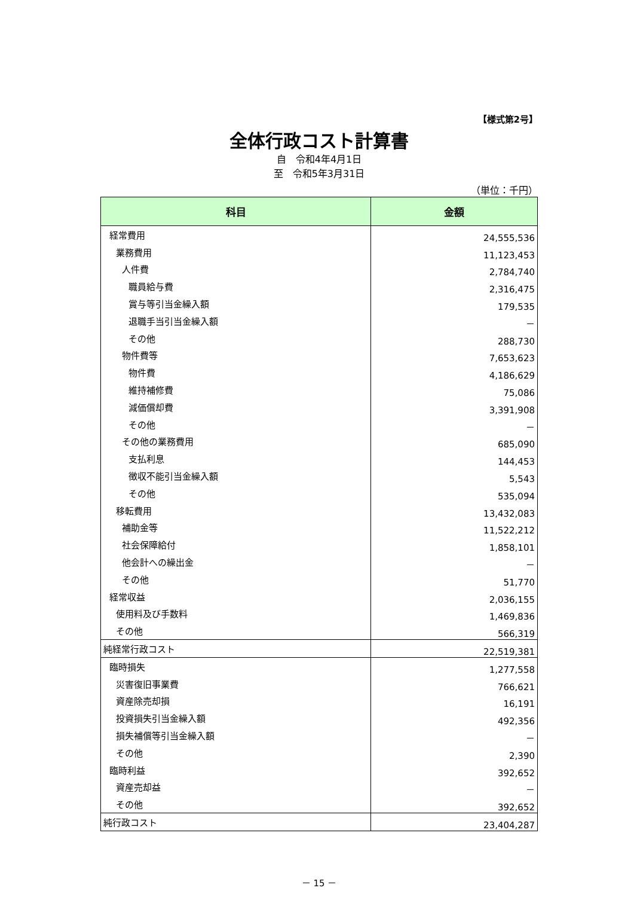【様式第2号】
全体行政コスト計算書
自　令和4年4月1日
至　令和5年3月31日
（単位：千円）
| 科目 | 金額 |
| --- | --- |
| 経常費用 | 24,555,536 |
| 業務費用 | 11,123,453 |
| 人件費 | 2,784,740 |
| 職員給与費 | 2,316,475 |
| 賞与等引当金繰入額 | 179,535 |
| 退職手当引当金繰入額 | － |
| その他 | 288,730 |
| 物件費等 | 7,653,623 |
| 物件費 | 4,186,629 |
| 維持補修費 | 75,086 |
| 減価償却費 | 3,391,908 |
| その他 | － |
| その他の業務費用 | 685,090 |
| 支払利息 | 144,453 |
| 徴収不能引当金繰入額 | 5,543 |
| その他 | 535,094 |
| 移転費用 | 13,432,083 |
| 補助金等 | 11,522,212 |
| 社会保障給付 | 1,858,101 |
| 他会計への繰出金 | － |
| その他 | 51,770 |
| 経常収益 | 2,036,155 |
| 使用料及び手数料 | 1,469,836 |
| その他 | 566,319 |
| 純経常行政コスト | 22,519,381 |
| 臨時損失 | 1,277,558 |
| 災害復旧事業費 | 766,621 |
| 資産除売却損 | 16,191 |
| 投資損失引当金繰入額 | 492,356 |
| 損失補償等引当金繰入額 | － |
| その他 | 2,390 |
| 臨時利益 | 392,652 |
| 資産売却益 | － |
| その他 | 392,652 |
| 純行政コスト | 23,404,287 |
－ 15 －